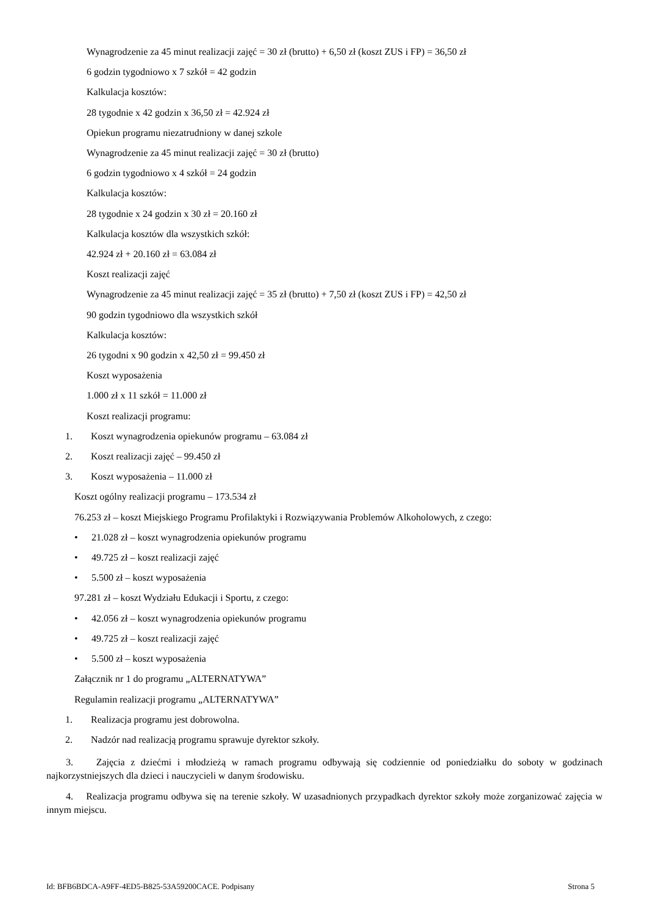Wynagrodzenie za 45 minut realizacji zajęć = 30 zł (brutto) + 6,50 zł (koszt ZUS i FP) = 36,50 zł
6 godzin tygodniowo x 7 szkół = 42 godzin
Kalkulacja kosztów:
28 tygodnie x 42 godzin x 36,50 zł = 42.924 zł
Opiekun programu niezatrudniony w danej szkole
Wynagrodzenie za 45 minut realizacji zajęć = 30 zł (brutto)
6 godzin tygodniowo x 4 szkół = 24 godzin
Kalkulacja kosztów:
28 tygodnie x 24 godzin x 30 zł = 20.160 zł
Kalkulacja kosztów dla wszystkich szkół:
42.924 zł + 20.160 zł = 63.084 zł
Koszt realizacji zajęć
Wynagrodzenie za 45 minut realizacji zajęć = 35 zł (brutto) + 7,50 zł (koszt ZUS i FP) = 42,50 zł
90 godzin tygodniowo dla wszystkich szkół
Kalkulacja kosztów:
26 tygodni x 90 godzin x 42,50 zł = 99.450 zł
Koszt wyposażenia
1.000 zł x 11 szkół = 11.000 zł
Koszt realizacji programu:
1. Koszt wynagrodzenia opiekunów programu – 63.084 zł
2. Koszt realizacji zajęć – 99.450 zł
3. Koszt wyposażenia – 11.000 zł
Koszt ogólny realizacji programu – 173.534 zł
76.253 zł – koszt Miejskiego Programu Profilaktyki i Rozwiązywania Problemów Alkoholowych, z czego:
• 21.028 zł – koszt wynagrodzenia opiekunów programu
• 49.725 zł – koszt realizacji zajęć
• 5.500 zł – koszt wyposażenia
97.281 zł – koszt Wydziału Edukacji i Sportu, z czego:
• 42.056 zł – koszt wynagrodzenia opiekunów programu
• 49.725 zł – koszt realizacji zajęć
• 5.500 zł – koszt wyposażenia
Załącznik nr 1 do programu „ALTERNATYWA”
Regulamin realizacji programu „ALTERNATYWA”
1. Realizacja programu jest dobrowolna.
2. Nadzór nad realizacją programu sprawuje dyrektor szkoły.
3. Zajęcia z dziećmi i młodzieżą w ramach programu odbywają się codziennie od poniedziałku do soboty w godzinach najkorzystniejszych dla dzieci i nauczycieli w danym środowisku.
4. Realizacja programu odbywa się na terenie szkoły. W uzasadnionych przypadkach dyrektor szkoły może zorganizować zajęcia w innym miejscu.
Id: BFB6BDCA-A9FF-4ED5-B825-53A59200CACE. Podpisany Strona 5